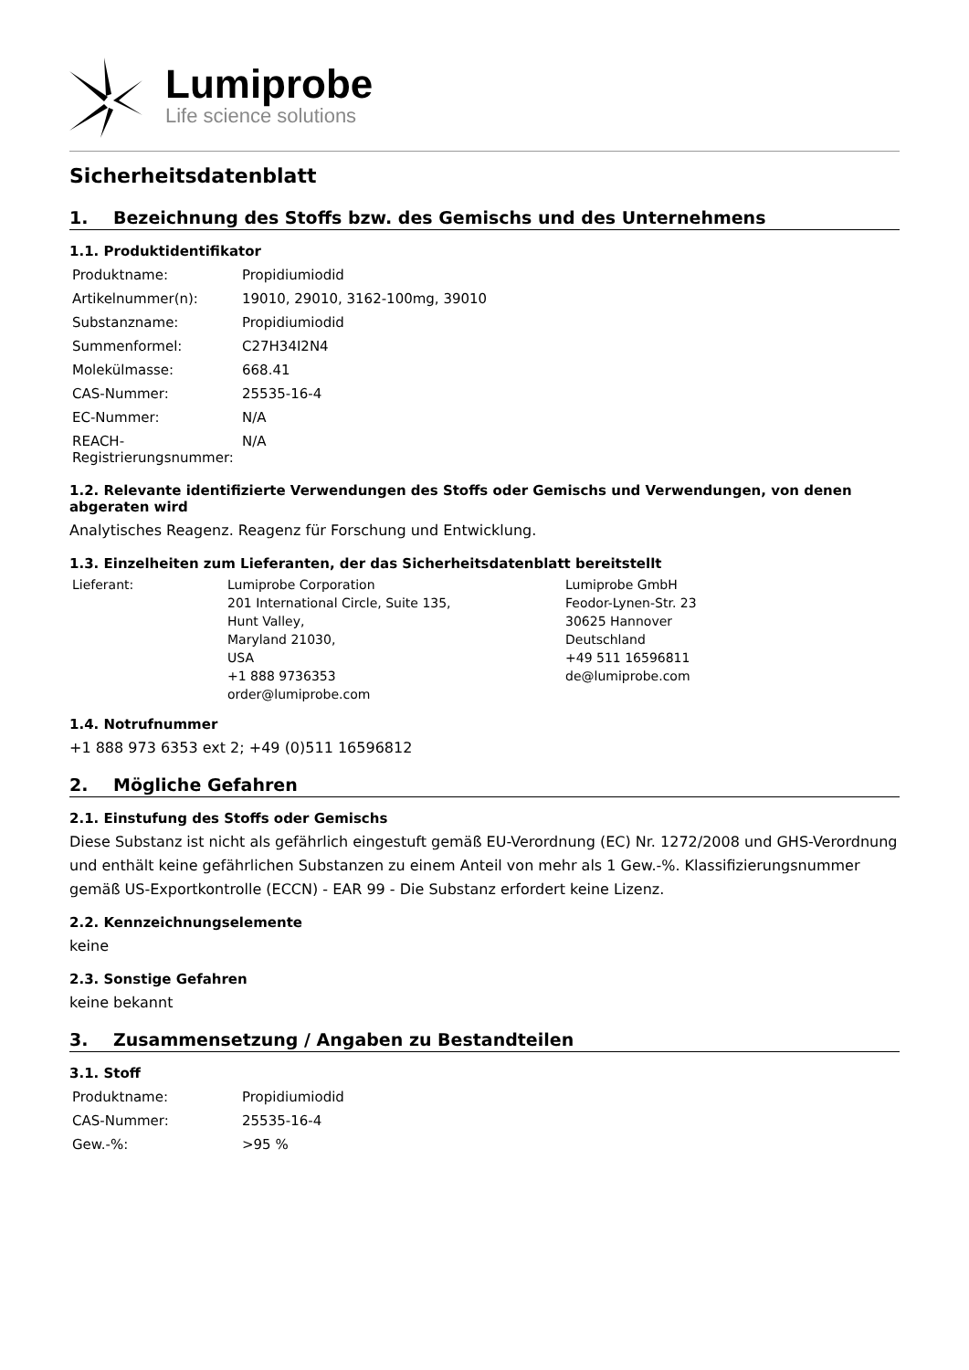Lumiprobe
Life science solutions
Sicherheitsdatenblatt
1. Bezeichnung des Stoffs bzw. des Gemischs und des Unternehmens
1.1. Produktidentifikator
| Produktname: | Propidiumiodid |
| Artikelnummer(n): | 19010, 29010, 3162-100mg, 39010 |
| Substanzname: | Propidiumiodid |
| Summenformel: | C27H34I2N4 |
| Molekülmasse: | 668.41 |
| CAS-Nummer: | 25535-16-4 |
| EC-Nummer: | N/A |
| REACH-Registrierungsnummer: | N/A |
1.2. Relevante identifizierte Verwendungen des Stoffs oder Gemischs und Verwendungen, von denen abgeraten wird
Analytisches Reagenz. Reagenz für Forschung und Entwicklung.
1.3. Einzelheiten zum Lieferanten, der das Sicherheitsdatenblatt bereitstellt
| Lieferant: | Lumiprobe Corporation 201 International Circle, Suite 135, Hunt Valley, Maryland 21030, USA +1 888 9736353 order@lumiprobe.com | Lumiprobe GmbH Feodor-Lynen-Str. 23 30625 Hannover Deutschland +49 511 16596811 de@lumiprobe.com |
1.4. Notrufnummer
+1 888 973 6353 ext 2; +49 (0)511 16596812
2. Mögliche Gefahren
2.1. Einstufung des Stoffs oder Gemischs
Diese Substanz ist nicht als gefährlich eingestuft gemäß EU-Verordnung (EC) Nr. 1272/2008 und GHS-Verordnung und enthält keine gefährlichen Substanzen zu einem Anteil von mehr als 1 Gew.-%. Klassifizierungsnummer gemäß US-Exportkontrolle (ECCN) - EAR 99 - Die Substanz erfordert keine Lizenz.
2.2. Kennzeichnungselemente
keine
2.3. Sonstige Gefahren
keine bekannt
3. Zusammensetzung / Angaben zu Bestandteilen
3.1. Stoff
| Produktname: | Propidiumiodid |
| CAS-Nummer: | 25535-16-4 |
| Gew.-%: | >95 % |